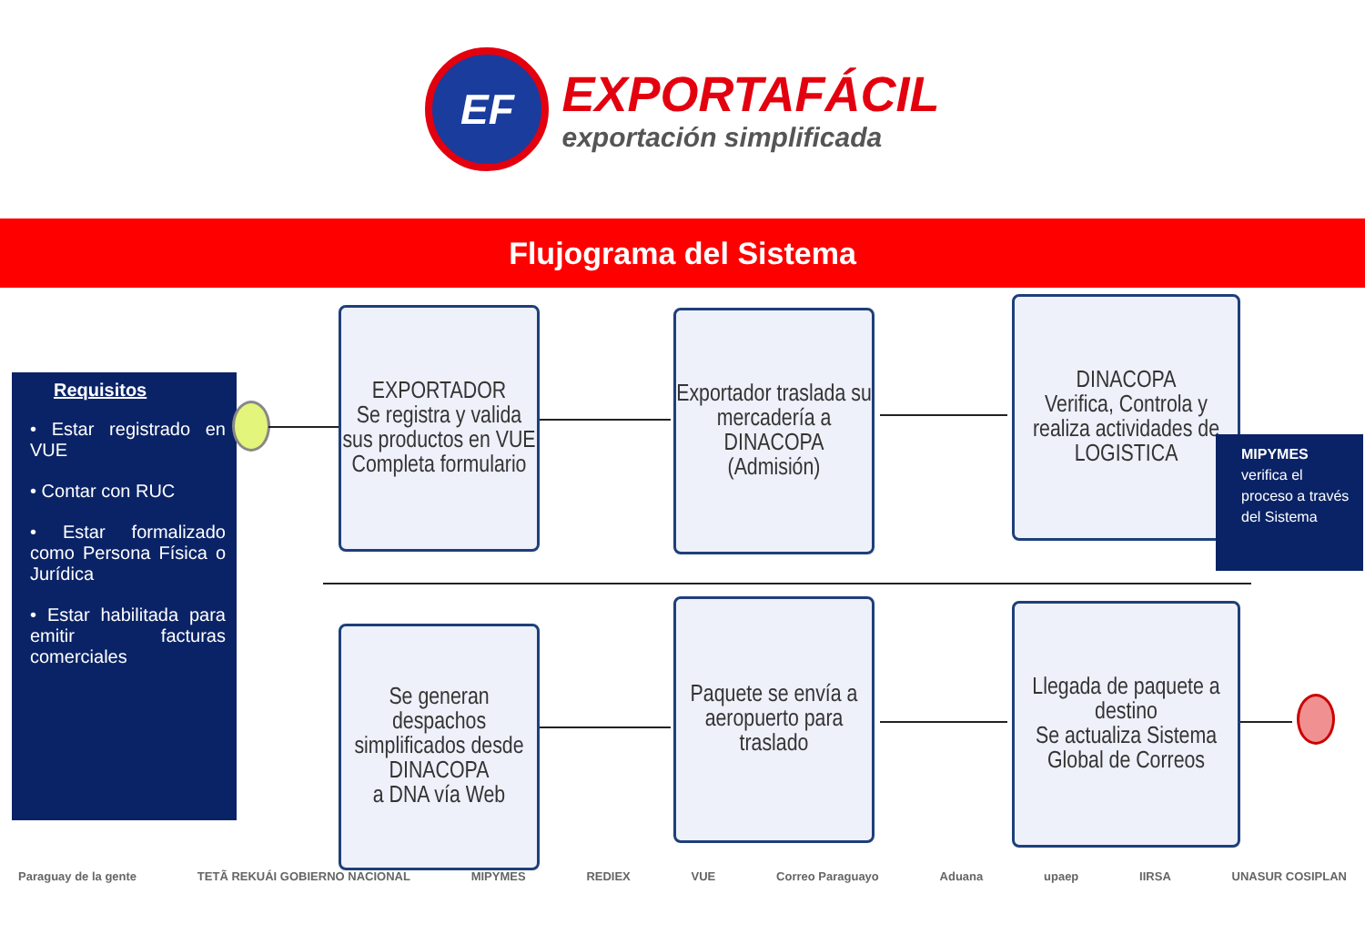EF
EXPORTAFÁCIL
exportación simplificada
Flujograma del Sistema
Requisitos
• Estar registrado en VUE
• Contar con RUC
• Estar formalizado como Persona Física o Jurídica
• Estar habilitada para emitir facturas comerciales
EXPORTADOR
Se registra y valida sus productos en VUE
Completa formulario
Exportador traslada su mercadería a DINACOPA (Admisión)
DINACOPA
Verifica, Controla y realiza actividades de LOGISTICA
MIPYMES verifica el proceso a través del Sistema
Se generan despachos simplificados desde DINACOPA
a DNA vía Web
Paquete se envía a aeropuerto para traslado
Llegada de paquete a destino
Se actualiza Sistema Global de Correos
Paraguay de la gente TETÃ REKUÁI GOBIERNO NACIONAL MIPYMES REDIEX VUE Correo Paraguayo Aduana upaep IIRSA UNASUR COSIPLAN